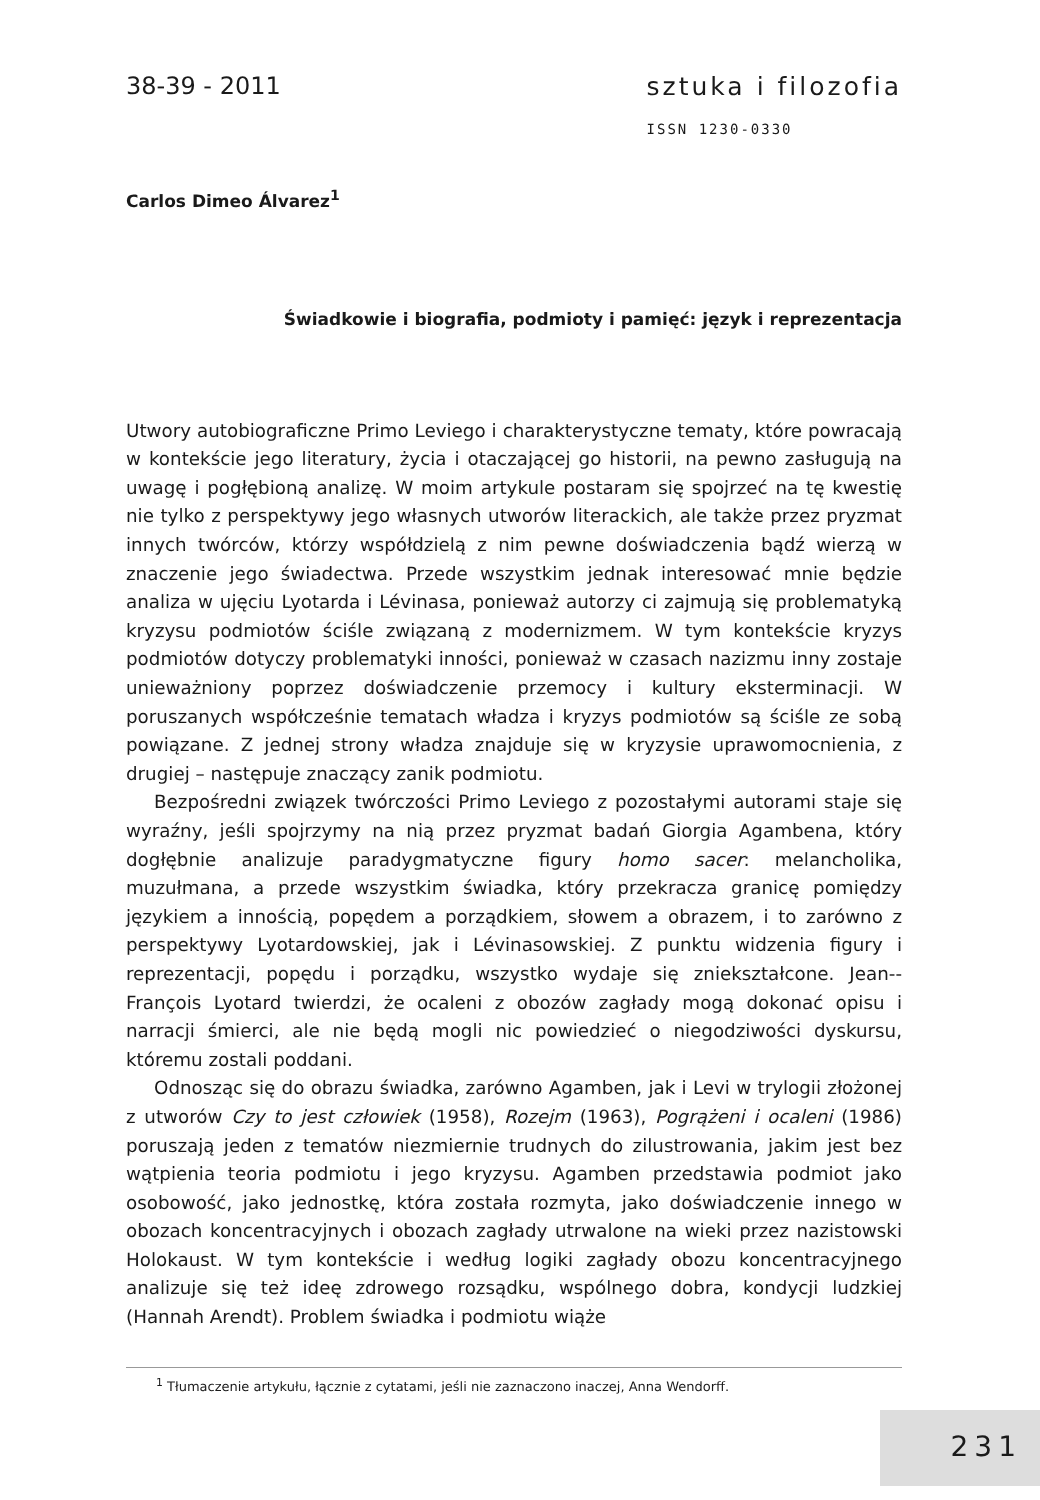38-39 - 2011 sztuka i filozofia
ISSN 1230-0330
Carlos Dimeo Álvarez<sup>1</sup>
Świadkowie i biografia, podmioty i pamięć: język i reprezentacja
Utwory autobiograficzne Primo Leviego i charakterystyczne tematy, które powracają w kontekście jego literatury, życia i otaczającej go historii, na pewno zasługują na uwagę i pogłębioną analizę. W moim artykule postaram się spojrzeć na tę kwestię nie tylko z perspektywy jego własnych utworów literackich, ale także przez pryzmat innych twórców, którzy współdzielą z nim pewne doświadczenia bądź wierzą w znaczenie jego świadectwa. Przede wszystkim jednak interesować mnie będzie analiza w ujęciu Lyotarda i Lévinasa, ponieważ autorzy ci zajmują się problematyką kryzysu podmiotów ściśle związaną z modernizmem. W tym kontekście kryzys podmiotów dotyczy problematyki inności, ponieważ w czasach nazizmu inny zostaje unieważniony poprzez doświadczenie przemocy i kultury eksterminacji. W poruszanych współcześnie tematach władza i kryzys podmiotów są ściśle ze sobą powiązane. Z jednej strony władza znajduje się w kryzysie uprawomocnienia, z drugiej – następuje znaczący zanik podmiotu.
Bezpośredni związek twórczości Primo Leviego z pozostałymi autorami staje się wyraźny, jeśli spojrzymy na nią przez pryzmat badań Giorgia Agambena, który dogłębnie analizuje paradygmatyczne figury homo sacer: melancholika, muzułmana, a przede wszystkim świadka, który przekracza granicę pomiędzy językiem a innością, popędem a porządkiem, słowem a obrazem, i to zarówno z perspektywy Lyotardowskiej, jak i Lévinasowskiej. Z punktu widzenia figury i reprezentacji, popędu i porządku, wszystko wydaje się zniekształcone. Jean--François Lyotard twierdzi, że ocaleni z obozów zagłady mogą dokonać opisu i narracji śmierci, ale nie będą mogli nic powiedzieć o niegodziwości dyskursu, któremu zostali poddani.
Odnosząc się do obrazu świadka, zarówno Agamben, jak i Levi w trylogii złożonej z utworów Czy to jest człowiek (1958), Rozejm (1963), Pogrążeni i ocaleni (1986) poruszają jeden z tematów niezmiernie trudnych do zilustrowania, jakim jest bez wątpienia teoria podmiotu i jego kryzysu. Agamben przedstawia podmiot jako osobowość, jako jednostkę, która została rozmyta, jako doświadczenie innego w obozach koncentracyjnych i obozach zagłady utrwalone na wieki przez nazistowski Holokaust. W tym kontekście i według logiki zagłady obozu koncentracyjnego analizuje się też ideę zdrowego rozsądku, wspólnego dobra, kondycji ludzkiej (Hannah Arendt). Problem świadka i podmiotu wiąże
<sup>1</sup> Tłumaczenie artykułu, łącznie z cytatami, jeśli nie zaznaczono inaczej, Anna Wendorff.
231